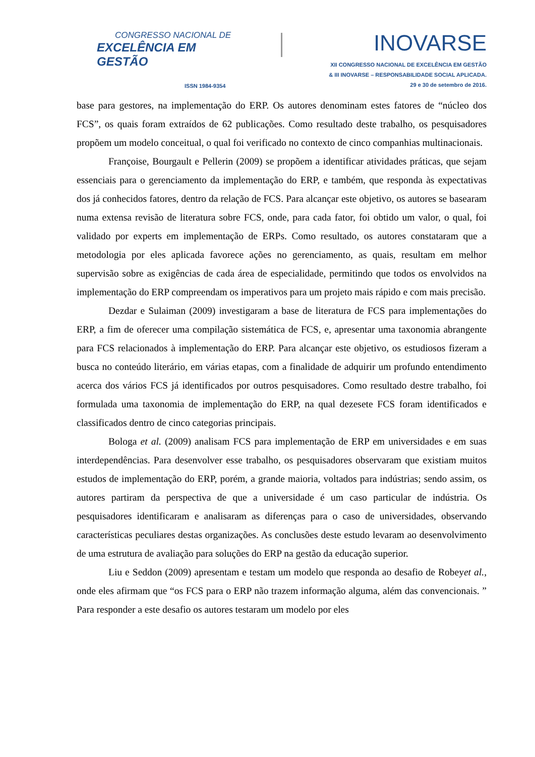CONGRESSO NACIONAL DE
EXCELÊNCIA EM GESTÃO
ISSN 1984-9354
INOVARSE
XII CONGRESSO NACIONAL DE EXCELÊNCIA EM GESTÃO
& III INOVARSE – RESPONSABILIDADE SOCIAL APLICADA.
29 e 30 de setembro de 2016.
base para gestores, na implementação do ERP. Os autores denominam estes fatores de “núcleo dos FCS”, os quais foram extraídos de 62 publicações. Como resultado deste trabalho, os pesquisadores propõem um modelo conceitual, o qual foi verificado no contexto de cinco companhias multinacionais.
Françoise, Bourgault e Pellerin (2009) se propõem a identificar atividades práticas, que sejam essenciais para o gerenciamento da implementação do ERP, e também, que responda às expectativas dos já conhecidos fatores, dentro da relação de FCS. Para alcançar este objetivo, os autores se basearam numa extensa revisão de literatura sobre FCS, onde, para cada fator, foi obtido um valor, o qual, foi validado por experts em implementação de ERPs. Como resultado, os autores constataram que a metodologia por eles aplicada favorece ações no gerenciamento, as quais, resultam em melhor supervisão sobre as exigências de cada área de especialidade, permitindo que todos os envolvidos na implementação do ERP compreendam os imperativos para um projeto mais rápido e com mais precisão.
Dezdar e Sulaiman (2009) investigaram a base de literatura de FCS para implementações do ERP, a fim de oferecer uma compilação sistemática de FCS, e, apresentar uma taxonomia abrangente para FCS relacionados à implementação do ERP. Para alcançar este objetivo, os estudiosos fizeram a busca no conteúdo literário, em várias etapas, com a finalidade de adquirir um profundo entendimento acerca dos vários FCS já identificados por outros pesquisadores. Como resultado destre trabalho, foi formulada uma taxonomia de implementação do ERP, na qual dezesete FCS foram identificados e classificados dentro de cinco categorias principais.
Bologa et al. (2009) analisam FCS para implementação de ERP em universidades e em suas interdependências. Para desenvolver esse trabalho, os pesquisadores observaram que existiam muitos estudos de implementação do ERP, porém, a grande maioria, voltados para indústrias; sendo assim, os autores partiram da perspectiva de que a universidade é um caso particular de indústria. Os pesquisadores identificaram e analisaram as diferenças para o caso de universidades, observando características peculiares destas organizações. As conclusões deste estudo levaram ao desenvolvimento de uma estrutura de avaliação para soluções do ERP na gestão da educação superior.
Liu e Seddon (2009) apresentam e testam um modelo que responda ao desafio de Robeyet al., onde eles afirmam que “os FCS para o ERP não trazem informação alguma, além das convencionais. ” Para responder a este desafio os autores testaram um modelo por eles